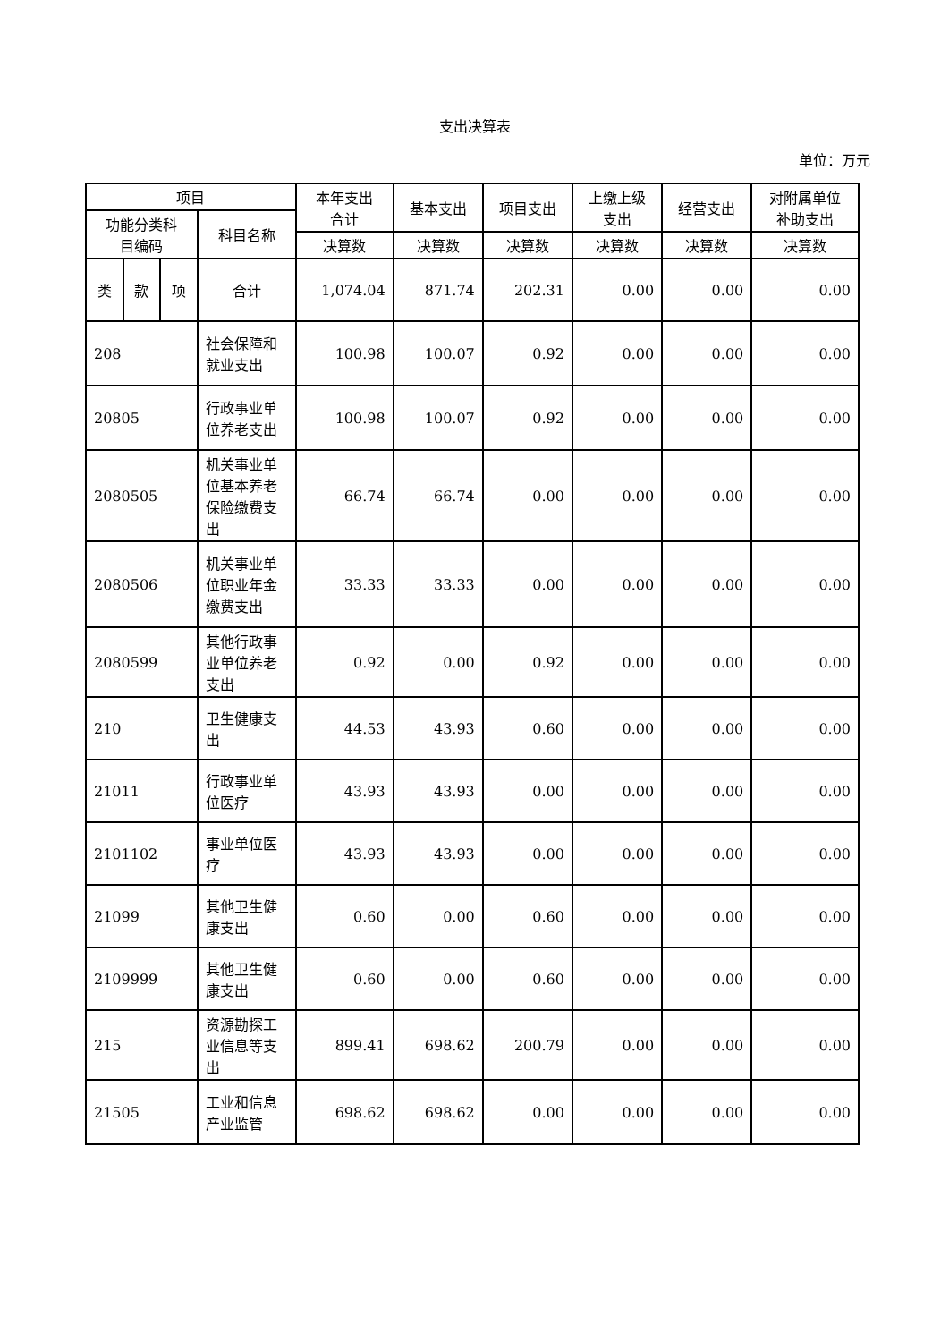支出决算表
单位：万元
| 项目 | | | | 本年支出 合计 | 基本支出 | 项目支出 | 上缴上级 支出 | 经营支出 | 对附属单位 补助支出 |
| --- | --- | --- | --- | --- | --- | --- | --- | --- | --- |
| 功能分类科 目编码 | | | 科目名称 | | | | | | |
| | | | | 决算数 | 决算数 | 决算数 | 决算数 | 决算数 | 决算数 |
| 类 | 款 | 项 | 合计 | 1,074.04 | 871.74 | 202.31 | 0.00 | 0.00 | 0.00 |
| 208 | | | 社会保障和就业支出 | 100.98 | 100.07 | 0.92 | 0.00 | 0.00 | 0.00 |
| 20805 | | | 行政事业单位养老支出 | 100.98 | 100.07 | 0.92 | 0.00 | 0.00 | 0.00 |
| 2080505 | | | 机关事业单位基本养老保险缴费支出 | 66.74 | 66.74 | 0.00 | 0.00 | 0.00 | 0.00 |
| 2080506 | | | 机关事业单位职业年金缴费支出 | 33.33 | 33.33 | 0.00 | 0.00 | 0.00 | 0.00 |
| 2080599 | | | 其他行政事业单位养老支出 | 0.92 | 0.00 | 0.92 | 0.00 | 0.00 | 0.00 |
| 210 | | | 卫生健康支出 | 44.53 | 43.93 | 0.60 | 0.00 | 0.00 | 0.00 |
| 21011 | | | 行政事业单位医疗 | 43.93 | 43.93 | 0.00 | 0.00 | 0.00 | 0.00 |
| 2101102 | | | 事业单位医疗 | 43.93 | 43.93 | 0.00 | 0.00 | 0.00 | 0.00 |
| 21099 | | | 其他卫生健康支出 | 0.60 | 0.00 | 0.60 | 0.00 | 0.00 | 0.00 |
| 2109999 | | | 其他卫生健康支出 | 0.60 | 0.00 | 0.60 | 0.00 | 0.00 | 0.00 |
| 215 | | | 资源勘探工业信息等支出 | 899.41 | 698.62 | 200.79 | 0.00 | 0.00 | 0.00 |
| 21505 | | | 工业和信息产业监管 | 698.62 | 698.62 | 0.00 | 0.00 | 0.00 | 0.00 |